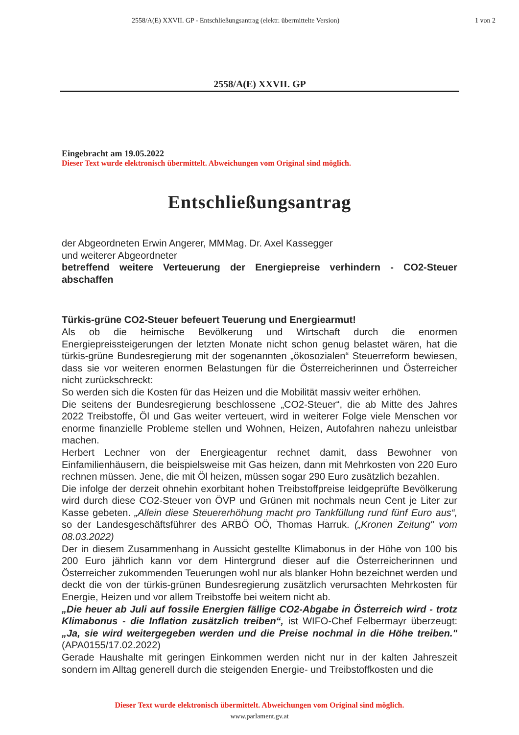2558/A(E) XXVII. GP - Entschließungsantrag (elektr. übermittelte Version)
1 von 2
2558/A(E) XXVII. GP
Eingebracht am 19.05.2022
Dieser Text wurde elektronisch übermittelt. Abweichungen vom Original sind möglich.
Entschließungsantrag
der Abgeordneten Erwin Angerer, MMMag. Dr. Axel Kassegger
und weiterer Abgeordneter
betreffend weitere Verteuerung der Energiepreise verhindern - CO2-Steuer abschaffen
Türkis-grüne CO2-Steuer befeuert Teuerung und Energiearmut!
Als ob die heimische Bevölkerung und Wirtschaft durch die enormen Energiepreissteigerungen der letzten Monate nicht schon genug belastet wären, hat die türkis-grüne Bundesregierung mit der sogenannten „ökosozialen“ Steuerreform bewiesen, dass sie vor weiteren enormen Belastungen für die Österreicherinnen und Österreicher nicht zurückschreckt:
So werden sich die Kosten für das Heizen und die Mobilität massiv weiter erhöhen.
Die seitens der Bundesregierung beschlossene „CO2-Steuer“, die ab Mitte des Jahres 2022 Treibstoffe, Öl und Gas weiter verteuert, wird in weiterer Folge viele Menschen vor enorme finanzielle Probleme stellen und Wohnen, Heizen, Autofahren nahezu unleistbar machen.
Herbert Lechner von der Energieagentur rechnet damit, dass Bewohner von Einfamilienhäusern, die beispielsweise mit Gas heizen, dann mit Mehrkosten von 220 Euro rechnen müssen. Jene, die mit Öl heizen, müssen sogar 290 Euro zusätzlich bezahlen.
Die infolge der derzeit ohnehin exorbitant hohen Treibstoffpreise leidgeprüfte Bevölkerung wird durch diese CO2-Steuer von ÖVP und Grünen mit nochmals neun Cent je Liter zur Kasse gebeten. „Allein diese Steuererhöhung macht pro Tankfüllung rund fünf Euro aus“, so der Landesgeschäftsführer des ARBÖ OÖ, Thomas Harruk. („Kronen Zeitung" vom 08.03.2022)
Der in diesem Zusammenhang in Aussicht gestellte Klimabonus in der Höhe von 100 bis 200 Euro jährlich kann vor dem Hintergrund dieser auf die Österreicherinnen und Österreicher zukommenden Teuerungen wohl nur als blanker Hohn bezeichnet werden und deckt die von der türkis-grünen Bundesregierung zusätzlich verursachten Mehrkosten für Energie, Heizen und vor allem Treibstoffe bei weitem nicht ab.
„Die heuer ab Juli auf fossile Energien fällige CO2-Abgabe in Österreich wird - trotz Klimabonus - die Inflation zusätzlich treiben“, ist WIFO-Chef Felbermayr überzeugt: „Ja, sie wird weitergegeben werden und die Preise nochmal in die Höhe treiben." (APA0155/17.02.2022)
Gerade Haushalte mit geringen Einkommen werden nicht nur in der kalten Jahreszeit sondern im Alltag generell durch die steigenden Energie- und Treibstoffkosten und die
Dieser Text wurde elektronisch übermittelt. Abweichungen vom Original sind möglich.
www.parlament.gv.at